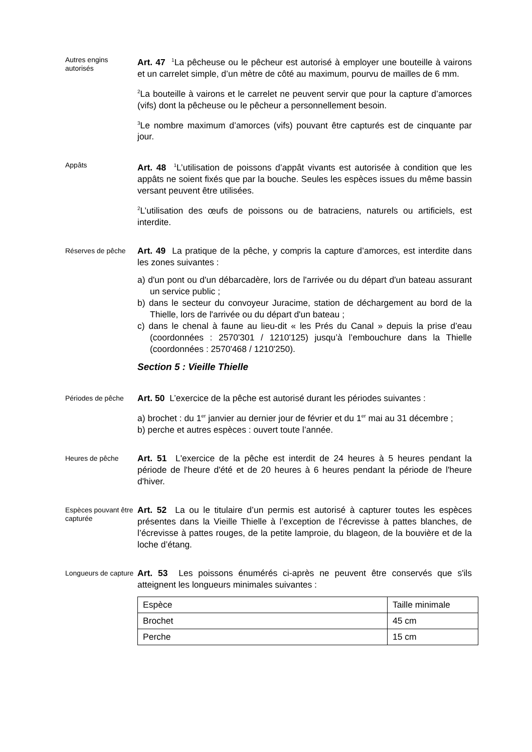Autres engins autorisés
Art. 47 <sup>1</sup>La pêcheuse ou le pêcheur est autorisé à employer une bouteille à vairons et un carrelet simple, d’un mètre de côté au maximum, pourvu de mailles de 6 mm.
<sup>2</sup> La bouteille à vairons et le carrelet ne peuvent servir que pour la capture d’amorces (vifs) dont la pêcheuse ou le pêcheur a personnellement besoin.
<sup>3</sup> Le nombre maximum d’amorces (vifs) pouvant être capturés est de cinquante par jour.
Appâts
Art. 48 <sup>1</sup>L’utilisation de poissons d’appât vivants est autorisée à condition que les appâts ne soient fixés que par la bouche. Seules les espèces issues du même bassin versant peuvent être utilisées.
<sup>2</sup> L’utilisation des œufs de poissons ou de batraciens, naturels ou artificiels, est interdite.
Réserves de pêche
Art. 49 La pratique de la pêche, y compris la capture d’amorces, est interdite dans les zones suivantes :
a) d'un pont ou d'un débarcadère, lors de l'arrivée ou du départ d'un bateau assurant un service public ;
b) dans le secteur du convoyeur Juracime, station de déchargement au bord de la Thielle, lors de l'arrivée ou du départ d'un bateau ;
c) dans le chenal à faune au lieu-dit « les Prés du Canal » depuis la prise d’eau (coordonnées : 2570'301 / 1210'125) jusqu’à l’embouchure dans la Thielle (coordonnées : 2570'468 / 1210'250).
Section 5 : Vieille Thielle
Périodes de pêche
Art. 50 L’exercice de la pêche est autorisé durant les périodes suivantes :
a) brochet : du 1<sup>er</sup> janvier au dernier jour de février et du 1<sup>er</sup> mai au 31 décembre ;
b) perche et autres espèces : ouvert toute l’année.
Heures de pêche
Art. 51 L'exercice de la pêche est interdit de 24 heures à 5 heures pendant la période de l'heure d'été et de 20 heures à 6 heures pendant la période de l'heure d'hiver.
Espèces pouvant être capturée
Art. 52 La ou le titulaire d’un permis est autorisé à capturer toutes les espèces présentes dans la Vieille Thielle à l’exception de l’écrevisse à pattes blanches, de l’écrevisse à pattes rouges, de la petite lamproie, du blageon, de la bouvière et de la loche d’étang.
Longueurs de capture
Art. 53 Les poissons énumérés ci-après ne peuvent être conservés que s'ils atteignent les longueurs minimales suivantes :
| Espèce | Taille minimale |
| Brochet | 45 cm |
| Perche | 15 cm |